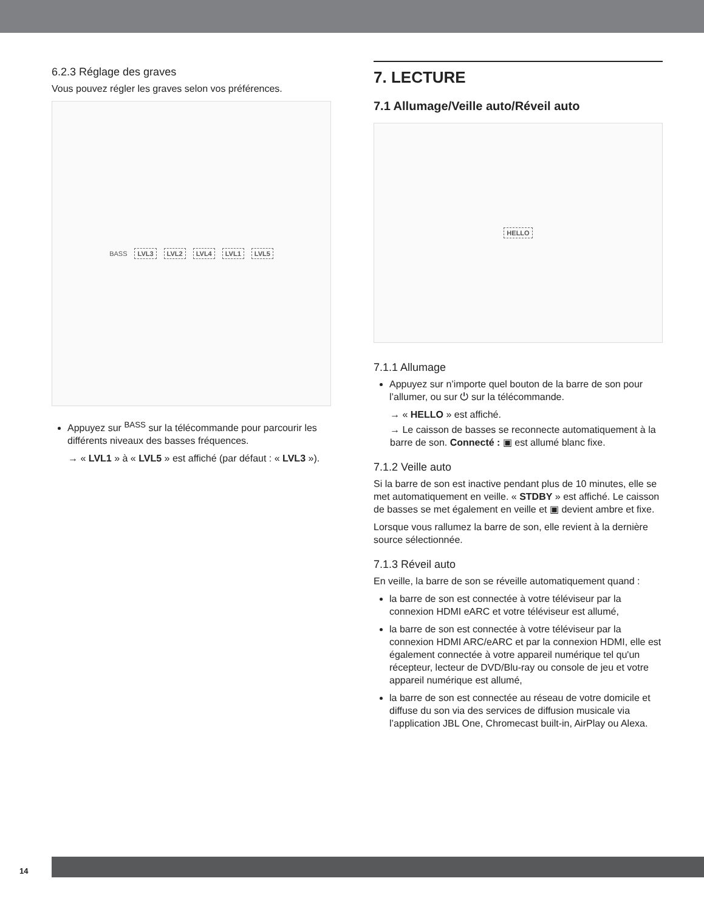6.2.3 Réglage des graves
Vous pouvez régler les graves selon vos préférences.
BASS LVL3 LVL2 LVL4 LVL1 LVL5
Appuyez sur <sup>BASS</sup> sur la télécommande pour parcourir les différents niveaux des basses fréquences.
→ « LVL1 » à « LVL5 » est affiché (par défaut : « LVL3 »).
7. LECTURE
7.1 Allumage/Veille auto/Réveil auto
HELLO
7.1.1 Allumage
Appuyez sur n’importe quel bouton de la barre de son pour l’allumer, ou sur ⏻ sur la télécommande.
→ « HELLO » est affiché.
→ Le caisson de basses se reconnecte automatiquement à la barre de son. Connecté : ▣ est allumé blanc fixe.
7.1.2 Veille auto
Si la barre de son est inactive pendant plus de 10 minutes, elle se met automatiquement en veille. « STDBY » est affiché. Le caisson de basses se met également en veille et ▣ devient ambre et fixe.
Lorsque vous rallumez la barre de son, elle revient à la dernière source sélectionnée.
7.1.3 Réveil auto
En veille, la barre de son se réveille automatiquement quand :
la barre de son est connectée à votre téléviseur par la connexion HDMI eARC et votre téléviseur est allumé,
la barre de son est connectée à votre téléviseur par la connexion HDMI ARC/eARC et par la connexion HDMI, elle est également connectée à votre appareil numérique tel qu'un récepteur, lecteur de DVD/Blu-ray ou console de jeu et votre appareil numérique est allumé,
la barre de son est connectée au réseau de votre domicile et diffuse du son via des services de diffusion musicale via l’application JBL One, Chromecast built-in, AirPlay ou Alexa.
14